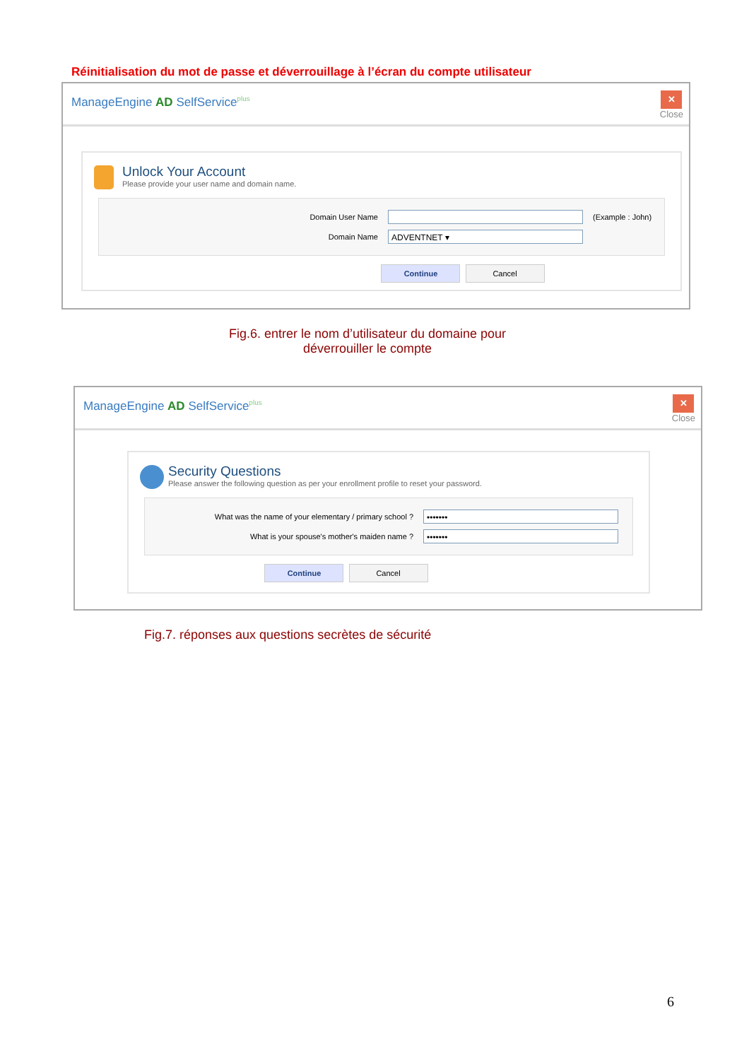Réinitialisation du mot de passe et déverrouillage à l’écran du compte utilisateur
ManageEngine AD SelfService<sup>plus</sup>
✕
Close
Unlock Your Account
Please provide your user name and domain name.
Domain User Name (Example : John)
Domain Name
ADVENTNET ▾
Continue Cancel
Fig.6. entrer le nom d’utilisateur du domaine pour déverrouiller le compte
ManageEngine AD SelfService<sup>plus</sup>
✕
Close
Security Questions
Please answer the following question as per your enrollment profile to reset your password.
What was the name of your elementary / primary school ?
•••••••
What is your spouse's mother's maiden name ?
•••••••
Continue Cancel
Fig.7. réponses aux questions secrètes de sécurité
6